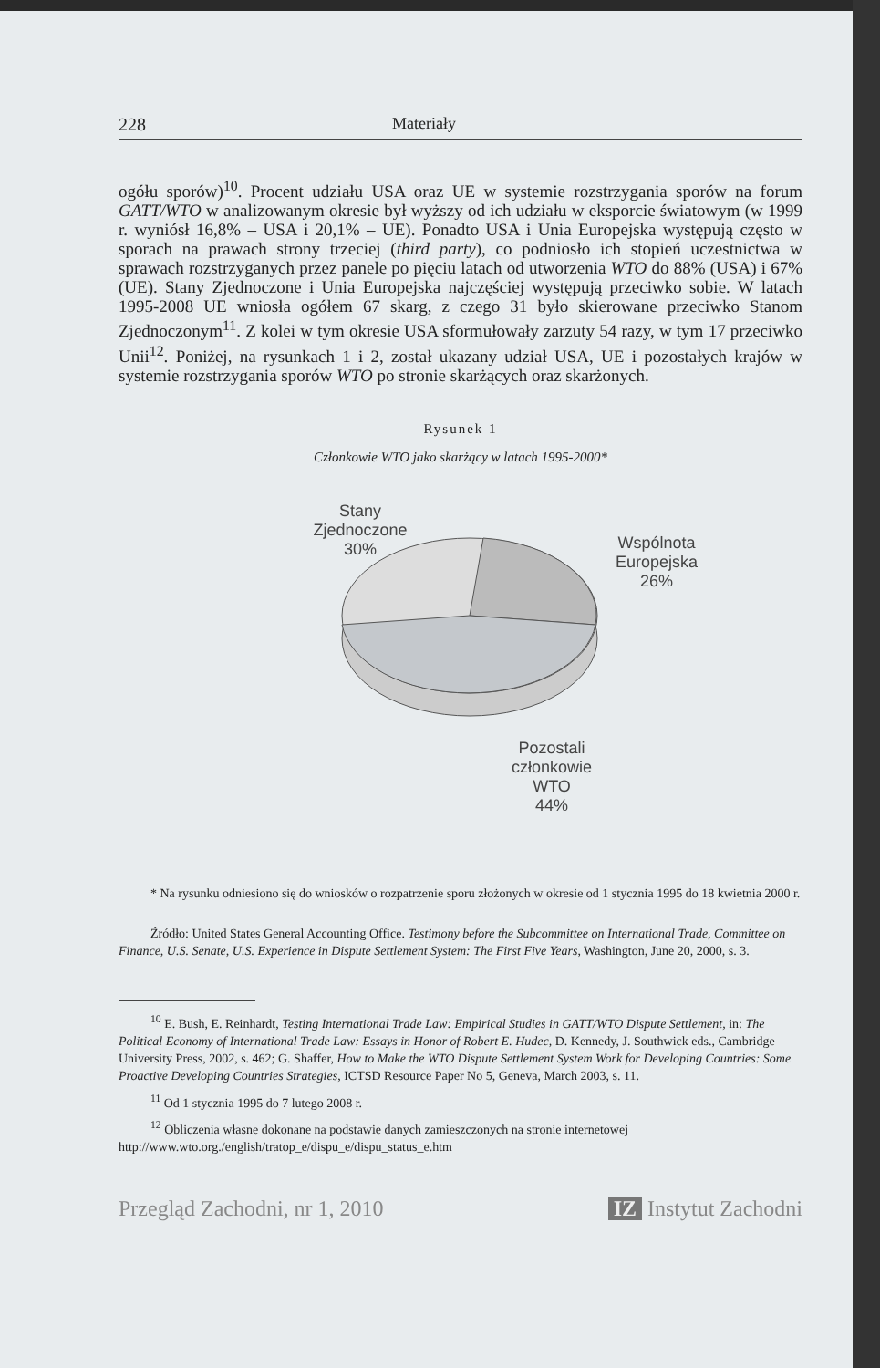228 Materiały
ogółu sporów)<sup>10</sup>. Procent udziału USA oraz UE w systemie rozstrzygania sporów na forum GATT/WTO w analizowanym okresie był wyższy od ich udziału w eksporcie światowym (w 1999 r. wyniósł 16,8% – USA i 20,1% – UE). Ponadto USA i Unia Europejska występują często w sporach na prawach strony trzeciej (third party), co podniosło ich stopień uczestnictwa w sprawach rozstrzyganych przez panele po pięciu latach od utworzenia WTO do 88% (USA) i 67% (UE). Stany Zjednoczone i Unia Europejska najczęściej występują przeciwko sobie. W latach 1995-2008 UE wniosła ogółem 67 skarg, z czego 31 było skierowane przeciwko Stanom Zjednoczonym<sup>11</sup>. Z kolei w tym okresie USA sformułowały zarzuty 54 razy, w tym 17 przeciwko Unii<sup>12</sup>. Poniżej, na rysunkach 1 i 2, został ukazany udział USA, UE i pozostałych krajów w systemie rozstrzygania sporów WTO po stronie skarżących oraz skarżonych.
Rysunek 1
Członkowie WTO jako skarżący w latach 1995-2000*
Stany
Zjednoczone
30%
Wspólnota
Europejska
26%
Pozostali
członkowie
WTO
44%
* Na rysunku odniesiono się do wniosków o rozpatrzenie sporu złożonych w okresie od 1 stycznia 1995 do 18 kwietnia 2000 r.
Źródło: United States General Accounting Office. Testimony before the Subcommittee on International Trade, Committee on Finance, U.S. Senate, U.S. Experience in Dispute Settlement System: The First Five Years, Washington, June 20, 2000, s. 3.
<sup>10</sup> E. Bush, E. Reinhardt, Testing International Trade Law: Empirical Studies in GATT/WTO Dispute Settlement, in: The Political Economy of International Trade Law: Essays in Honor of Robert E. Hudec, D. Kennedy, J. Southwick eds., Cambridge University Press, 2002, s. 462; G. Shaffer, How to Make the WTO Dispute Settlement System Work for Developing Countries: Some Proactive Developing Countries Strategies, ICTSD Resource Paper No 5, Geneva, March 2003, s. 11.
<sup>11</sup> Od 1 stycznia 1995 do 7 lutego 2008 r.
<sup>12</sup> Obliczenia własne dokonane na podstawie danych zamieszczonych na stronie internetowej http://www.wto.org./english/tratop_e/dispu_e/dispu_status_e.htm
Przegląd Zachodni, nr 1, 2010 IZ Instytut Zachodni